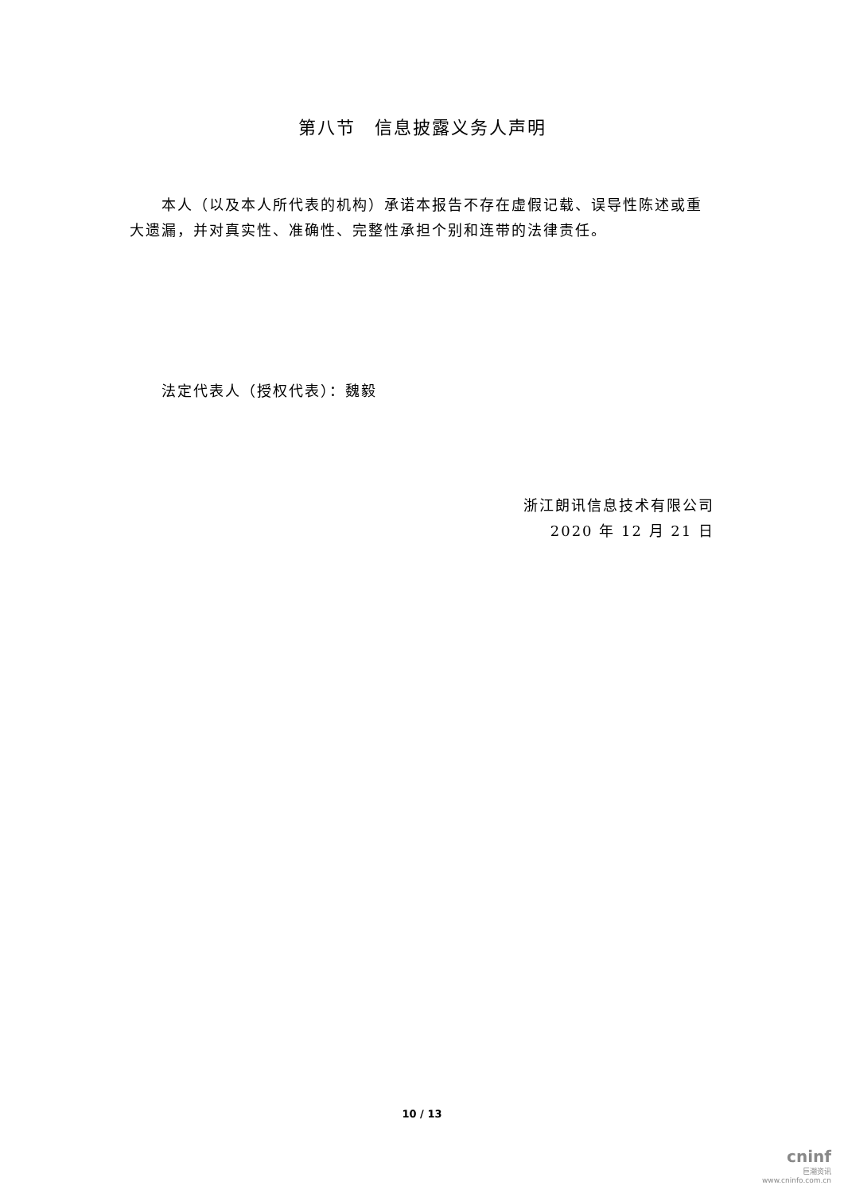第八节　信息披露义务人声明
本人（以及本人所代表的机构）承诺本报告不存在虚假记载、误导性陈述或重大遗漏，并对真实性、准确性、完整性承担个别和连带的法律责任。
法定代表人（授权代表）：魏毅
浙江朗讯信息技术有限公司
2020 年 12 月 21 日
10 / 13
cninf
巨潮资讯
www.cninfo.com.cn